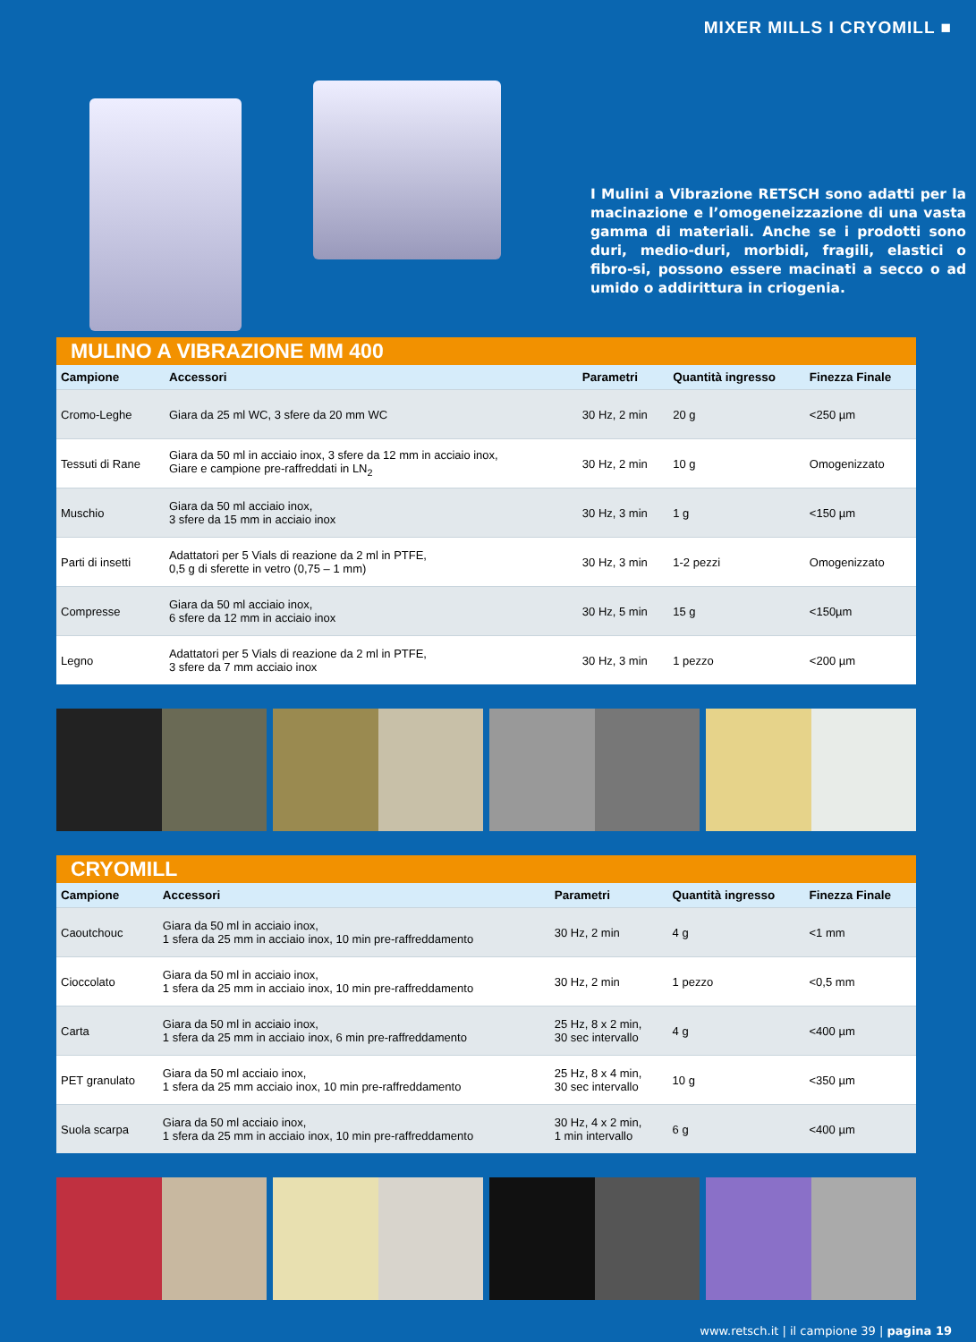MIXER MILLS I CRYOMILL ■
I Mulini a Vibrazione RETSCH sono adatti per la macinazione e l’omogeneizzazione di una vasta gamma di materiali. Anche se i prodotti sono duri, medio-duri, morbidi, fragili, elastici o fibro-si, possono essere macinati a secco o ad umido o addirittura in criogenia.
MULINO A VIBRAZIONE MM 400
| Campione | Accessori | Parametri | Quantità ingresso | Finezza Finale |
| --- | --- | --- | --- | --- |
| Cromo-Leghe | Giara da 25 ml WC, 3 sfere da 20 mm WC | 30 Hz, 2 min | 20 g | <250 µm |
| Tessuti di Rane | Giara da 50 ml in acciaio inox, 3 sfere da 12 mm in acciaio inox, Giare e campione pre-raffreddati in LN<sub>2</sub> | 30 Hz, 2 min | 10 g | Omogenizzato |
| Muschio | Giara da 50 ml acciaio inox, 3 sfere da 15 mm in acciaio inox | 30 Hz, 3 min | 1 g | <150 µm |
| Parti di insetti | Adattatori per 5 Vials di reazione da 2 ml in PTFE, 0,5 g di sferette in vetro (0,75 – 1 mm) | 30 Hz, 3 min | 1-2 pezzi | Omogenizzato |
| Compresse | Giara da 50 ml acciaio inox, 6 sfere da 12 mm in acciaio inox | 30 Hz, 5 min | 15 g | <150µm |
| Legno | Adattatori per 5 Vials di reazione da 2 ml in PTFE, 3 sfere da 7 mm acciaio inox | 30 Hz, 3 min | 1 pezzo | <200 µm |
CRYOMILL
| Campione | Accessori | Parametri | Quantità ingresso | Finezza Finale |
| --- | --- | --- | --- | --- |
| Caoutchouc | Giara da 50 ml in acciaio inox, 1 sfera da 25 mm in acciaio inox, 10 min pre-raffreddamento | 30 Hz, 2 min | 4 g | <1 mm |
| Cioccolato | Giara da 50 ml in acciaio inox, 1 sfera da 25 mm in acciaio inox, 10 min pre-raffreddamento | 30 Hz, 2 min | 1 pezzo | <0,5 mm |
| Carta | Giara da 50 ml in acciaio inox, 1 sfera da 25 mm in acciaio inox, 6 min pre-raffreddamento | 25 Hz, 8 x 2 min, 30 sec intervallo | 4 g | <400 µm |
| PET granulato | Giara da 50 ml acciaio inox, 1 sfera da 25 mm acciaio inox, 10 min pre-raffreddamento | 25 Hz, 8 x 4 min, 30 sec intervallo | 10 g | <350 µm |
| Suola scarpa | Giara da 50 ml acciaio inox, 1 sfera da 25 mm in acciaio inox, 10 min pre-raffreddamento | 30 Hz, 4 x 2 min, 1 min intervallo | 6 g | <400 µm |
www.retsch.it | il campione 39 | pagina 19